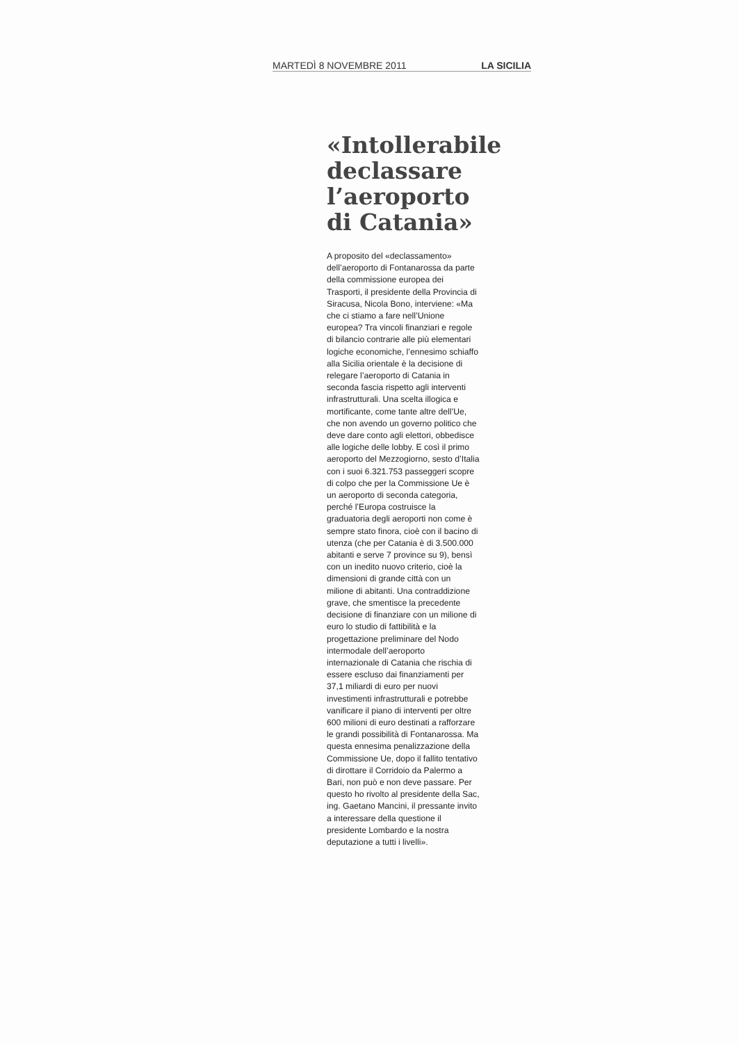MARTEDÌ 8 NOVEMBRE 2011 LA SICILIA
«Intollerabile declassare l’aeroporto di Catania»
A proposito del «declassamento» dell’aeroporto di Fontanarossa da parte della commissione europea dei Trasporti, il presidente della Provincia di Siracusa, Nicola Bono, interviene: «Ma che ci stiamo a fare nell’Unione europea? Tra vincoli finanziari e regole di bilancio contrarie alle più elementari logiche economiche, l’ennesimo schiaffo alla Sicilia orientale è la decisione di relegare l’aeroporto di Catania in seconda fascia rispetto agli interventi infrastrutturali. Una scelta illogica e mortificante, come tante altre dell’Ue, che non avendo un governo politico che deve dare conto agli elettori, obbedisce alle logiche delle lobby. E così il primo aeroporto del Mezzogiorno, sesto d’Italia con i suoi 6.321.753 passeggeri scopre di colpo che per la Commissione Ue è un aeroporto di seconda categoria, perché l’Europa costruisce la graduatoria degli aeroporti non come è sempre stato finora, cioè con il bacino di utenza (che per Catania è di 3.500.000 abitanti e serve 7 province su 9), bensì con un inedito nuovo criterio, cioè la dimensioni di grande città con un milione di abitanti. Una contraddizione grave, che smentisce la precedente decisione di finanziare con un milione di euro lo studio di fattibilità e la progettazione preliminare del Nodo intermodale dell’aeroporto internazionale di Catania che rischia di essere escluso dai finanziamenti per 37,1 miliardi di euro per nuovi investimenti infrastrutturali e potrebbe vanificare il piano di interventi per oltre 600 milioni di euro destinati a rafforzare le grandi possibilità di Fontanarossa. Ma questa ennesima penalizzazione della Commissione Ue, dopo il fallito tentativo di dirottare il Corridoio da Palermo a Bari, non può e non deve passare. Per questo ho rivolto al presidente della Sac, ing. Gaetano Mancini, il pressante invito a interessare della questione il presidente Lombardo e la nostra deputazione a tutti i livelli».